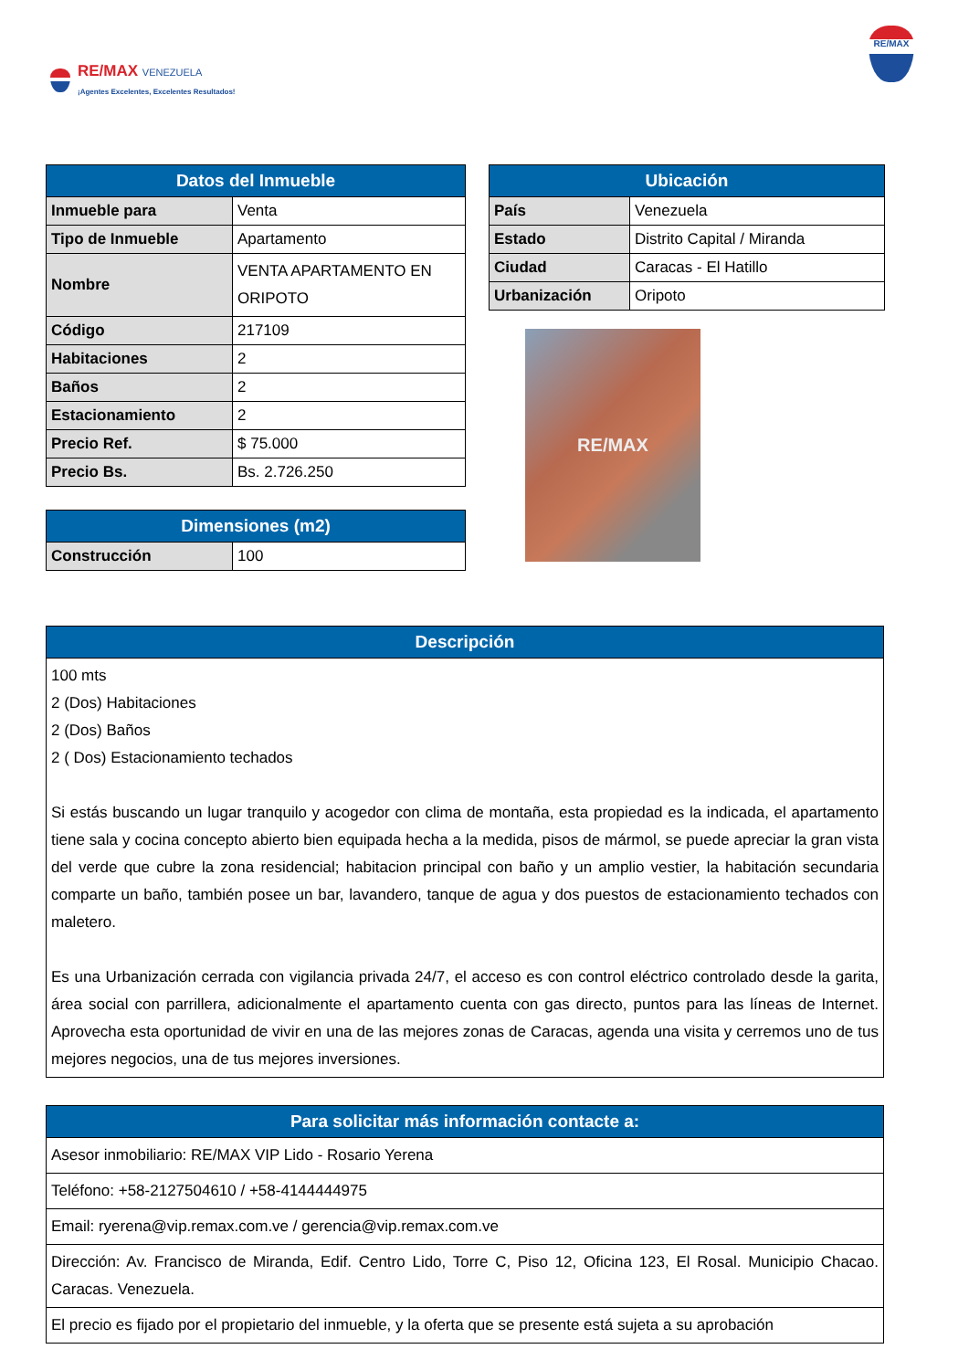RE/MAX VENEZUELA
¡Agentes Excelentes, Excelentes Resultados!
RE/MAX
| Datos del Inmueble | |
| --- | --- |
| Inmueble para | Venta |
| Tipo de Inmueble | Apartamento |
| Nombre | VENTA APARTAMENTO EN ORIPOTO |
| Código | 217109 |
| Habitaciones | 2 |
| Baños | 2 |
| Estacionamiento | 2 |
| Precio Ref. | $ 75.000 |
| Precio Bs. | Bs. 2.726.250 |
| Dimensiones (m2) | |
| --- | --- |
| Construcción | 100 |
| Ubicación | |
| --- | --- |
| País | Venezuela |
| Estado | Distrito Capital / Miranda |
| Ciudad | Caracas - El Hatillo |
| Urbanización | Oripoto |
RE/MAX
| Descripción |
| --- |
| 100 mts 2 (Dos) Habitaciones 2 (Dos) Baños 2 ( Dos) Estacionamiento techados Si estás buscando un lugar tranquilo y acogedor con clima de montaña, esta propiedad es la indicada, el apartamento tiene sala y cocina concepto abierto bien equipada hecha a la medida, pisos de mármol, se puede apreciar la gran vista del verde que cubre la zona residencial; habitacion principal con baño y un amplio vestier, la habitación secundaria comparte un baño, también posee un bar, lavandero, tanque de agua y dos puestos de estacionamiento techados con maletero. Es una Urbanización cerrada con vigilancia privada 24/7, el acceso es con control eléctrico controlado desde la garita, área social con parrillera, adicionalmente el apartamento cuenta con gas directo, puntos para las líneas de Internet. Aprovecha esta oportunidad de vivir en una de las mejores zonas de Caracas, agenda una visita y cerremos uno de tus mejores negocios, una de tus mejores inversiones. |
| Para solicitar más información contacte a: |
| --- |
| Asesor inmobiliario: RE/MAX VIP Lido - Rosario Yerena |
| Teléfono: +58-2127504610 / +58-4144444975 |
| Email: ryerena@vip.remax.com.ve / gerencia@vip.remax.com.ve |
| Dirección: Av. Francisco de Miranda, Edif. Centro Lido, Torre C, Piso 12, Oficina 123, El Rosal. Municipio Chacao. Caracas. Venezuela. |
| El precio es fijado por el propietario del inmueble, y la oferta que se presente está sujeta a su aprobación |